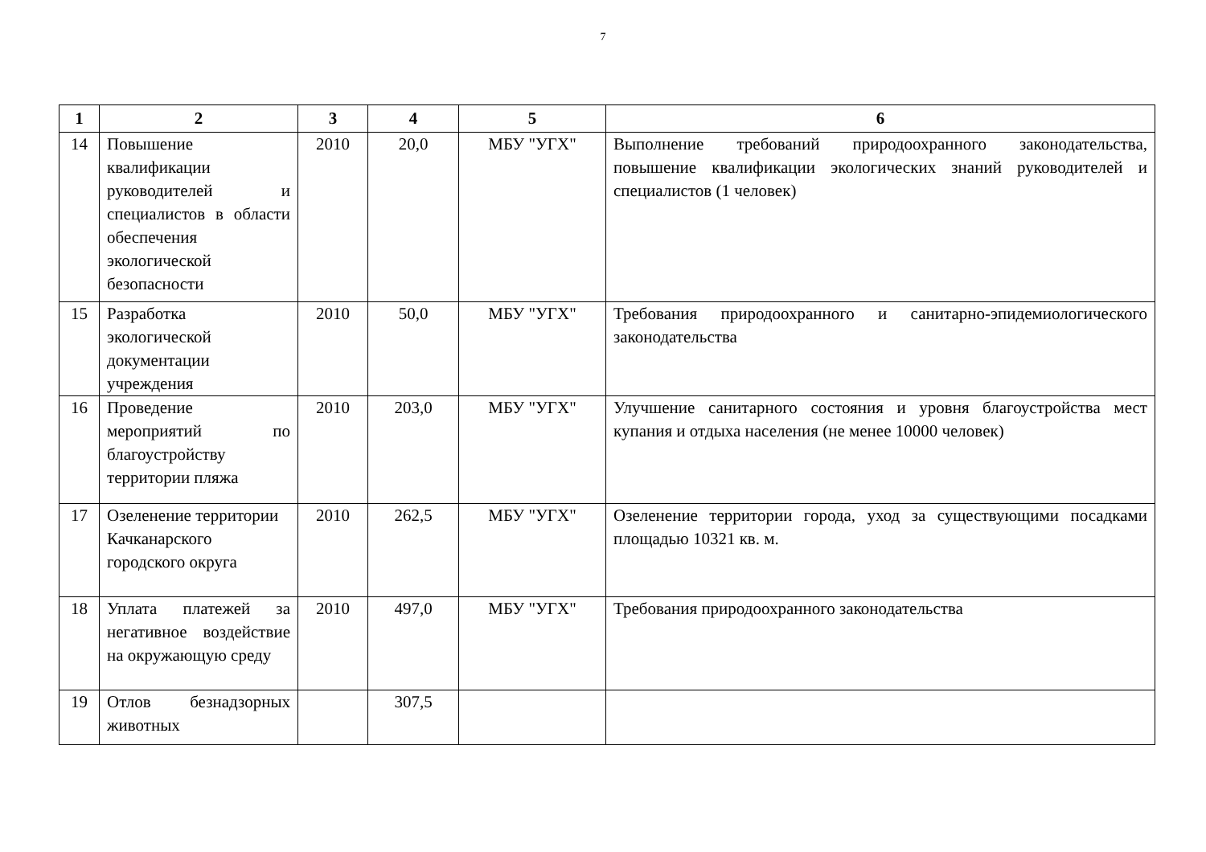7
| 1 | 2 | 3 | 4 | 5 | 6 |
| --- | --- | --- | --- | --- | --- |
| 14 | Повышение квалификации руководителей и специалистов в области обеспечения экологической безопасности | 2010 | 20,0 | МБУ "УГХ" | Выполнение требований природоохранного законодательства, повышение квалификации экологических знаний руководителей и специалистов (1 человек) |
| 15 | Разработка экологической документации учреждения | 2010 | 50,0 | МБУ "УГХ" | Требования природоохранного и санитарно-эпидемиологического законодательства |
| 16 | Проведение мероприятий по благоустройству территории пляжа | 2010 | 203,0 | МБУ "УГХ" | Улучшение санитарного состояния и уровня благоустройства мест купания и отдыха населения (не менее 10000 человек) |
| 17 | Озеленение территории Качканарского городского округа | 2010 | 262,5 | МБУ "УГХ" | Озеленение территории города, уход за существующими посадками площадью 10321 кв. м. |
| 18 | Уплата платежей за негативное воздействие на окружающую среду | 2010 | 497,0 | МБУ "УГХ" | Требования природоохранного законодательства |
| 19 | Отлов безнадзорных животных | | 307,5 | | |